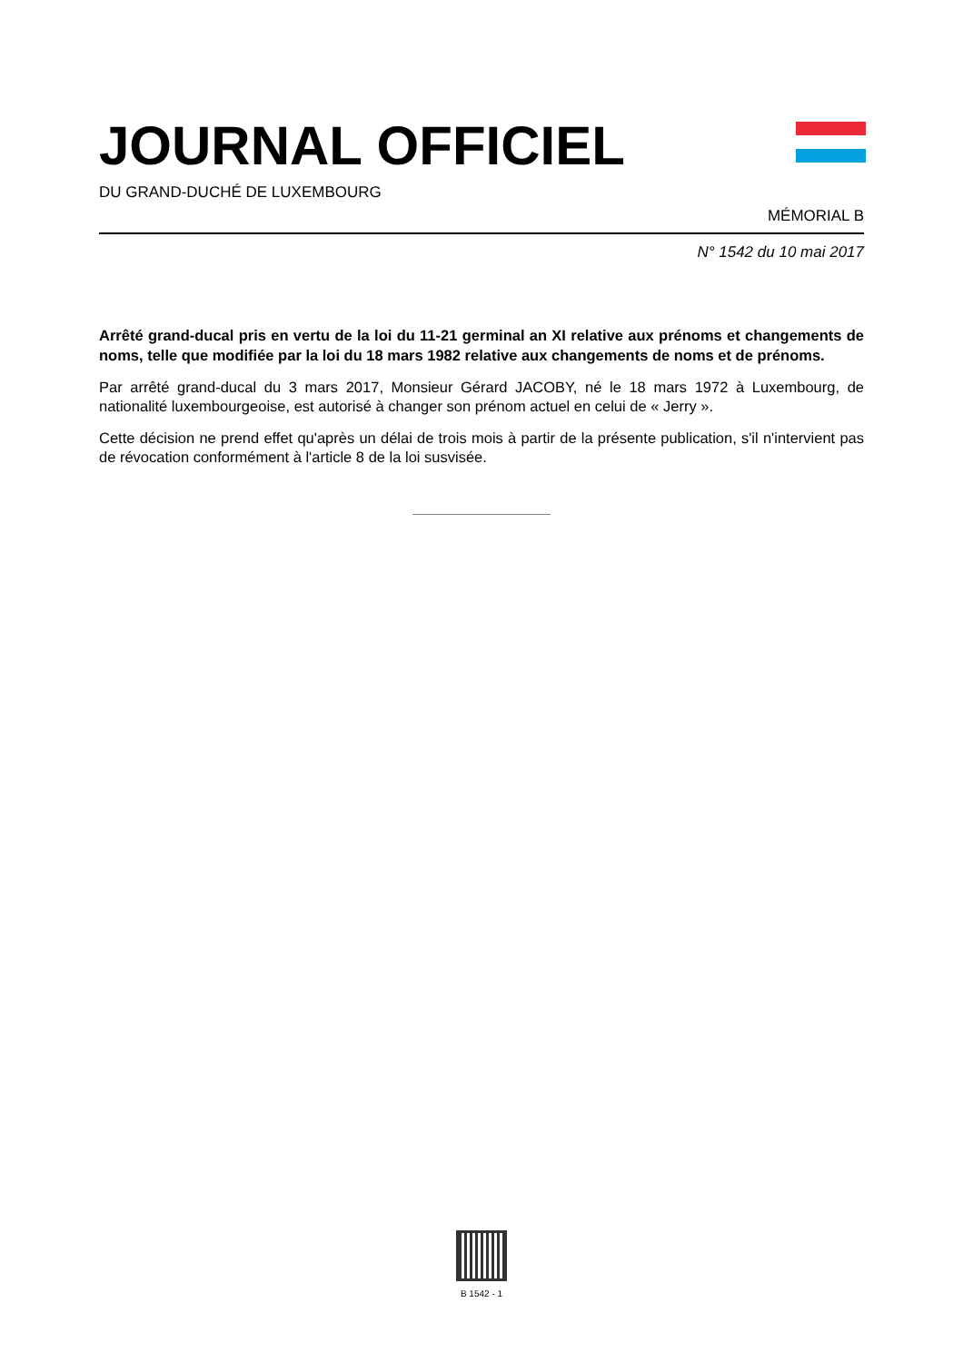JOURNAL OFFICIEL
DU GRAND-DUCHÉ DE LUXEMBOURG
MÉMORIAL B
N° 1542 du 10 mai 2017
Arrêté grand-ducal pris en vertu de la loi du 11-21 germinal an XI relative aux prénoms et changements de noms, telle que modifiée par la loi du 18 mars 1982 relative aux changements de noms et de prénoms.
Par arrêté grand-ducal du 3 mars 2017, Monsieur Gérard JACOBY, né le 18 mars 1972 à Luxembourg, de nationalité luxembourgeoise, est autorisé à changer son prénom actuel en celui de « Jerry ».
Cette décision ne prend effet qu'après un délai de trois mois à partir de la présente publication, s'il n'intervient pas de révocation conformément à l'article 8 de la loi susvisée.
B 1542 - 1